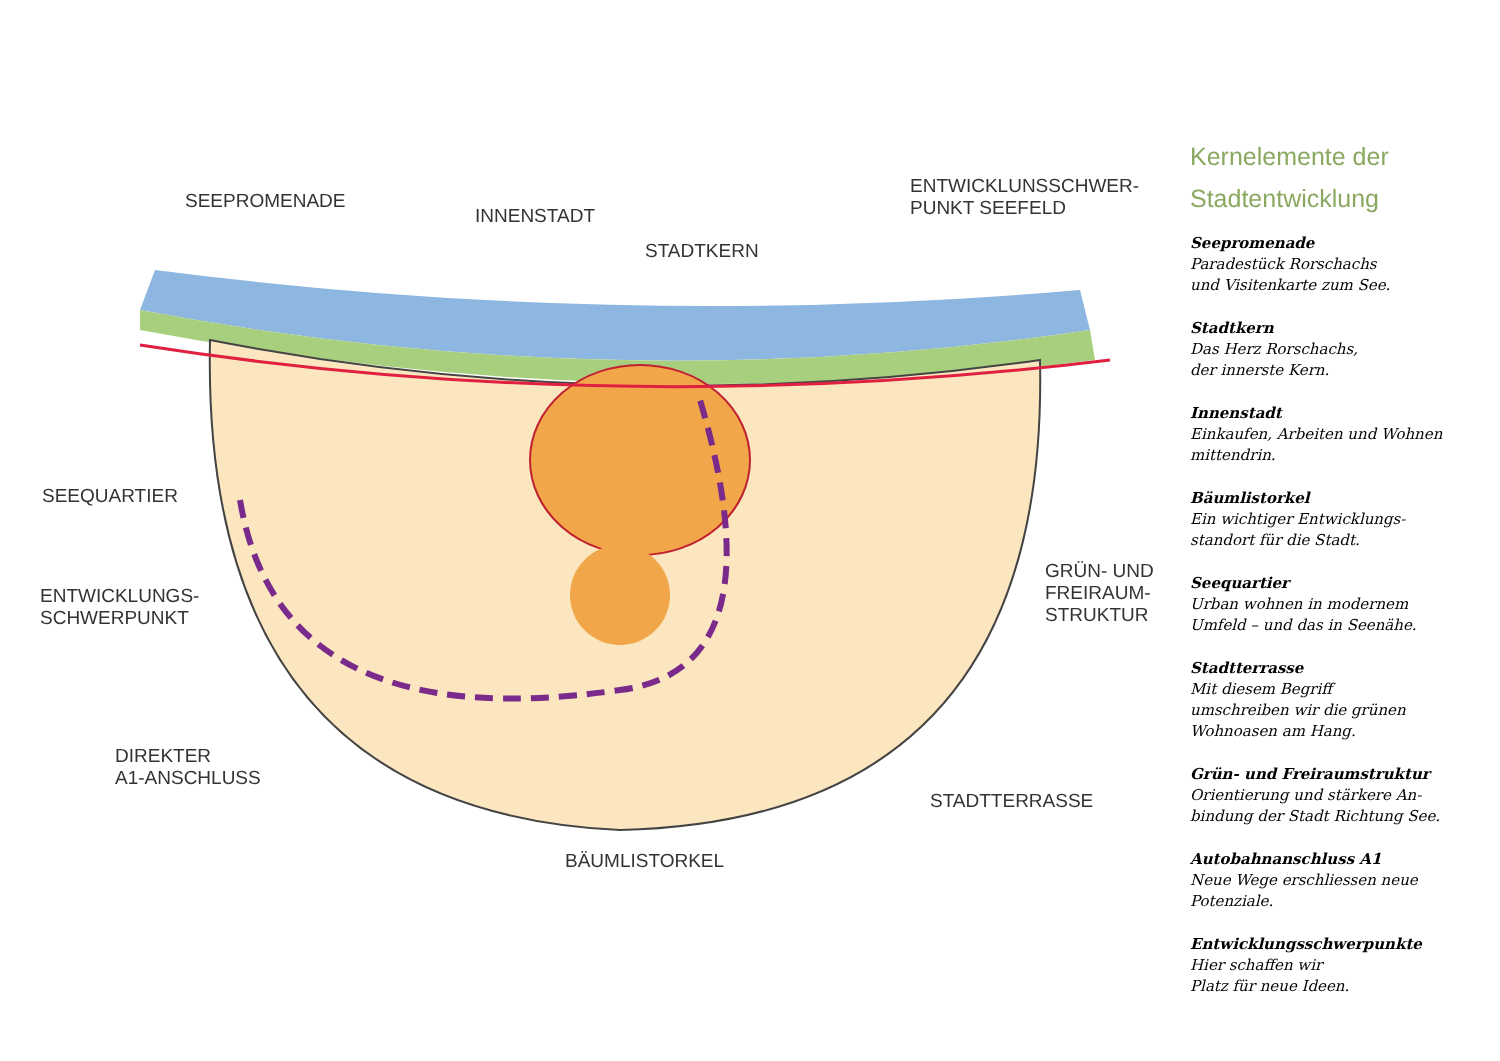SEEPROMENADE
INNENSTADT
STADTKERN
ENTWICKLUNSSCHWER-
PUNKT SEEFELD
SEEQUARTIER
ENTWICKLUNGS-
SCHWERPUNKT
GRÜN- UND
FREIRAUM-
STRUKTUR
DIREKTER
A1-ANSCHLUSS
STADTTERRASSE
BÄUMLISTORKEL
Kernelemente der
Stadtentwicklung
Seepromenade
Paradestück Rorschachs
und Visitenkarte zum See.
Stadtkern
Das Herz Rorschachs,
der innerste Kern.
Innenstadt
Einkaufen, Arbeiten und Wohnen
mittendrin.
Bäumlistorkel
Ein wichtiger Entwicklungs-
standort für die Stadt.
Seequartier
Urban wohnen in modernem
Umfeld – und das in Seenähe.
Stadtterrasse
Mit diesem Begriff
umschreiben wir die grünen
Wohnoasen am Hang.
Grün- und Freiraumstruktur
Orientierung und stärkere An-
bindung der Stadt Richtung See.
Autobahnanschluss A1
Neue Wege erschliessen neue
Potenziale.
Entwicklungsschwerpunkte
Hier schaffen wir
Platz für neue Ideen.